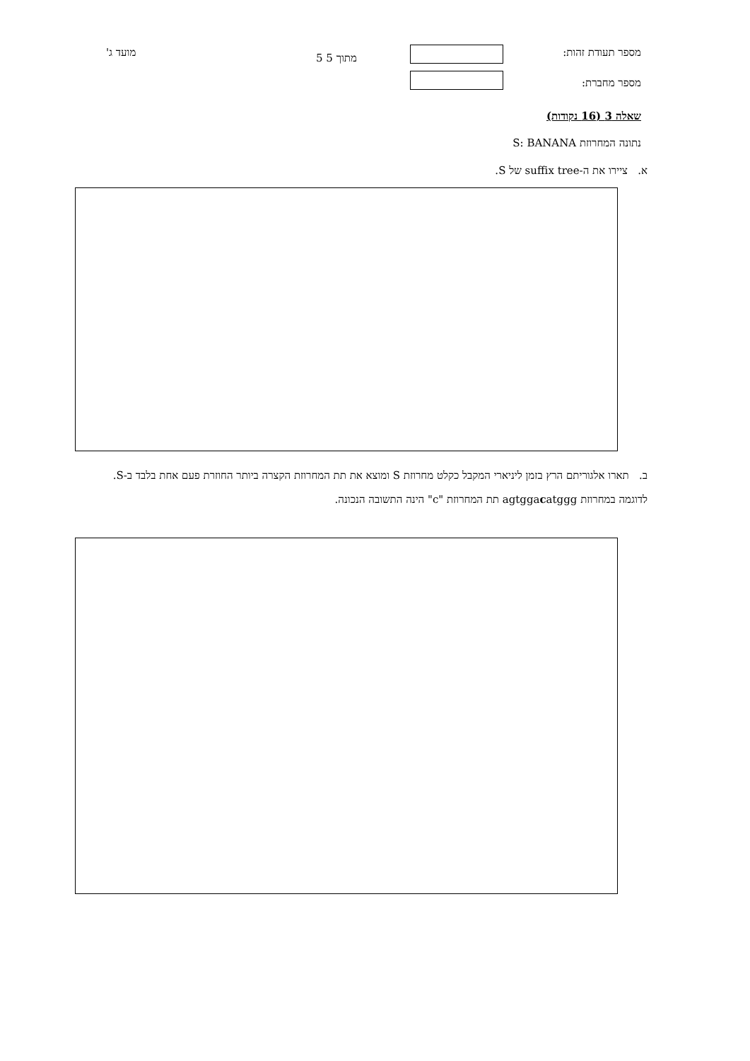מספר תעודת זהות: 5 מתוך 5
מועד ג'
מספר מחברת:
שאלה 3 (16 נקודות)
נתונה המחרוזת S: BANANA
א. ציירו את ה-suffix tree של S.
ב. תארו אלגוריתם הרץ בזמן ליניארי המקבל כקלט מחרוזת S ומוצא את תת המחרוזת הקצרה ביותר החוזרת פעם אחת בלבד ב-S. לדוגמה במחרוזת agtggacatggg תת המחרוזת "c" הינה התשובה הנכונה.